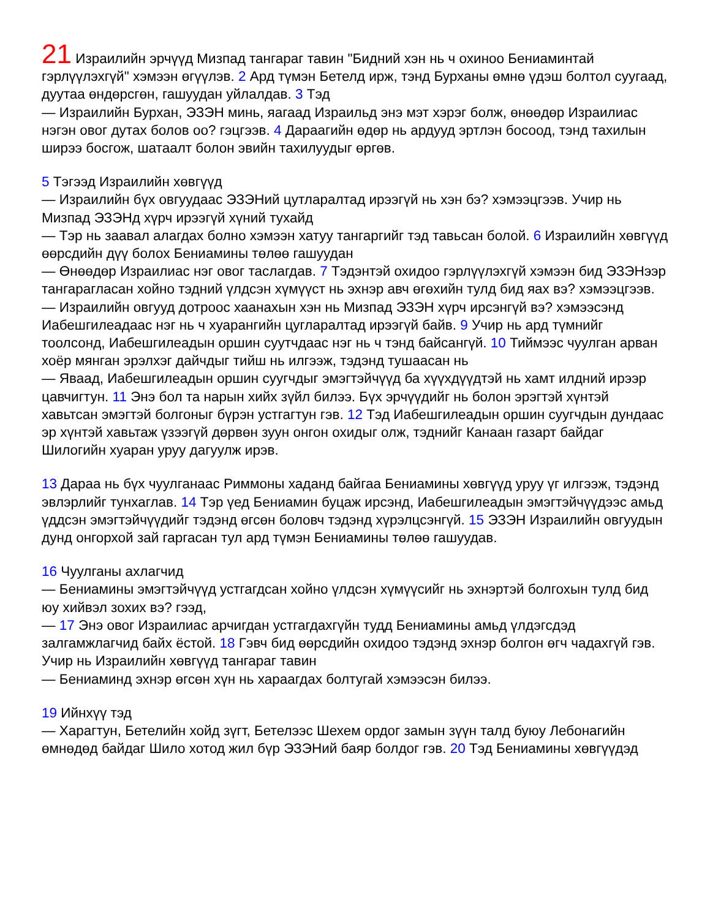21 Израилийн эрчүүд Мизпад тангараг тавин "Бидний хэн нь ч охиноо Бениаминтай гэрлүүлэхгүй" хэмээн өгүүлэв. 2 Ард түмэн Бетелд ирж, тэнд Бурханы өмнө үдэш болтол суугаад, дуутаа өндөрсгөн, гашуудан уйлалдав. 3 Тэд
— Израилийн Бурхан, ЭЗЭН минь, яагаад Израильд энэ мэт хэрэг болж, өнөөдөр Израилиас нэгэн овог дутах болов оо? гэцгээв. 4 Дараагийн өдөр нь ардууд эртлэн босоод, тэнд тахилын ширээ босгож, шатаалт болон эвийн тахилуудыг өргөв.
5 Тэгээд Израилийн хөвгүүд
— Израилийн бүх овгуудаас ЭЗЭНий цутларалтад ирээгүй нь хэн бэ? хэмээцгээв. Учир нь Мизпад ЭЗЭНд хүрч ирээгүй хүний тухайд
— Тэр нь заавал алагдах болно хэмээн хатуу тангаргийг тэд тавьсан болой. 6 Израилийн хөвгүүд өөрсдийн дүү болох Бениамины төлөө гашуудан
— Өнөөдөр Израилиас нэг овог таслагдав. 7 Тэдэнтэй охидоо гэрлүүлэхгүй хэмээн бид ЭЗЭНээр тангарагласан хойно тэдний үлдсэн хүмүүст нь эхнэр авч өгөхийн тулд бид яах вэ? хэмээцгээв.
— Израилийн овгууд дотроос хаанахын хэн нь Мизпад ЭЗЭН хүрч ирсэнгүй вэ? хэмээсэнд Иабешгилеадаас нэг нь ч хуарангийн цугларалтад ирээгүй байв. 9 Учир нь ард түмнийг тоолсонд, Иабешгилеадын оршин суутчдаас нэг нь ч тэнд байсангүй. 10 Тиймээс чуулган арван хоёр мянган эрэлхэг дайчдыг тийш нь илгээж, тэдэнд тушаасан нь
— Яваад, Иабешгилеадын оршин суугчдыг эмэгтэйчүүд ба хүүхдүүдтэй нь хамт илдний ирээр цавчигтун. 11 Энэ бол та нарын хийх зүйл билээ. Бүх эрчүүдийг нь болон эрэгтэй хүнтэй хавьтсан эмэгтэй болгоныг бүрэн устгагтун гэв. 12 Тэд Иабешгилеадын оршин суугчдын дундаас эр хүнтэй хавьтаж үзээгүй дөрвөн зуун онгон охидыг олж, тэднийг Канаан газарт байдаг Шилогийн хуаран уруу дагуулж ирэв.
13 Дараа нь бүх чуулганаас Риммоны хаданд байгаа Бениамины хөвгүүд уруу үг илгээж, тэдэнд эвлэрлийг тунхаглав. 14 Тэр үед Бениамин буцаж ирсэнд, Иабешгилеадын эмэгтэйчүүдээс амьд үддсэн эмэгтэйчүүдийг тэдэнд өгсөн боловч тэдэнд хүрэлцсэнгүй. 15 ЭЗЭН Израилийн овгуудын дунд онгорхой зай гаргасан тул ард түмэн Бениамины төлөө гашуудав.
16 Чуулганы ахлагчид
— Бениамины эмэгтэйчүүд устгагдсан хойно үлдсэн хүмүүсийг нь эхнэртэй болгохын тулд бид юу хийвэл зохих вэ? гээд,
— 17 Энэ овог Израилиас арчигдан устгагдахгүйн тудд Бениамины амьд үлдэгсдэд залгамжлагчид байх ёстой. 18 Гэвч бид өөрсдийн охидоо тэдэнд эхнэр болгон өгч чадахгүй гэв. Учир нь Израилийн хөвгүүд тангараг тавин
— Бениаминд эхнэр өгсөн хүн нь хараагдах болтугай хэмээсэн билээ.
19 Ийнхүү тэд
— Харагтун, Бетелийн хойд зүгт, Бетелээс Шехем ордог замын зүүн талд буюу Лебонагийн өмнөдөд байдаг Шило хотод жил бүр ЭЗЭНий баяр болдог гэв. 20 Тэд Бениамины хөвгүүдэд